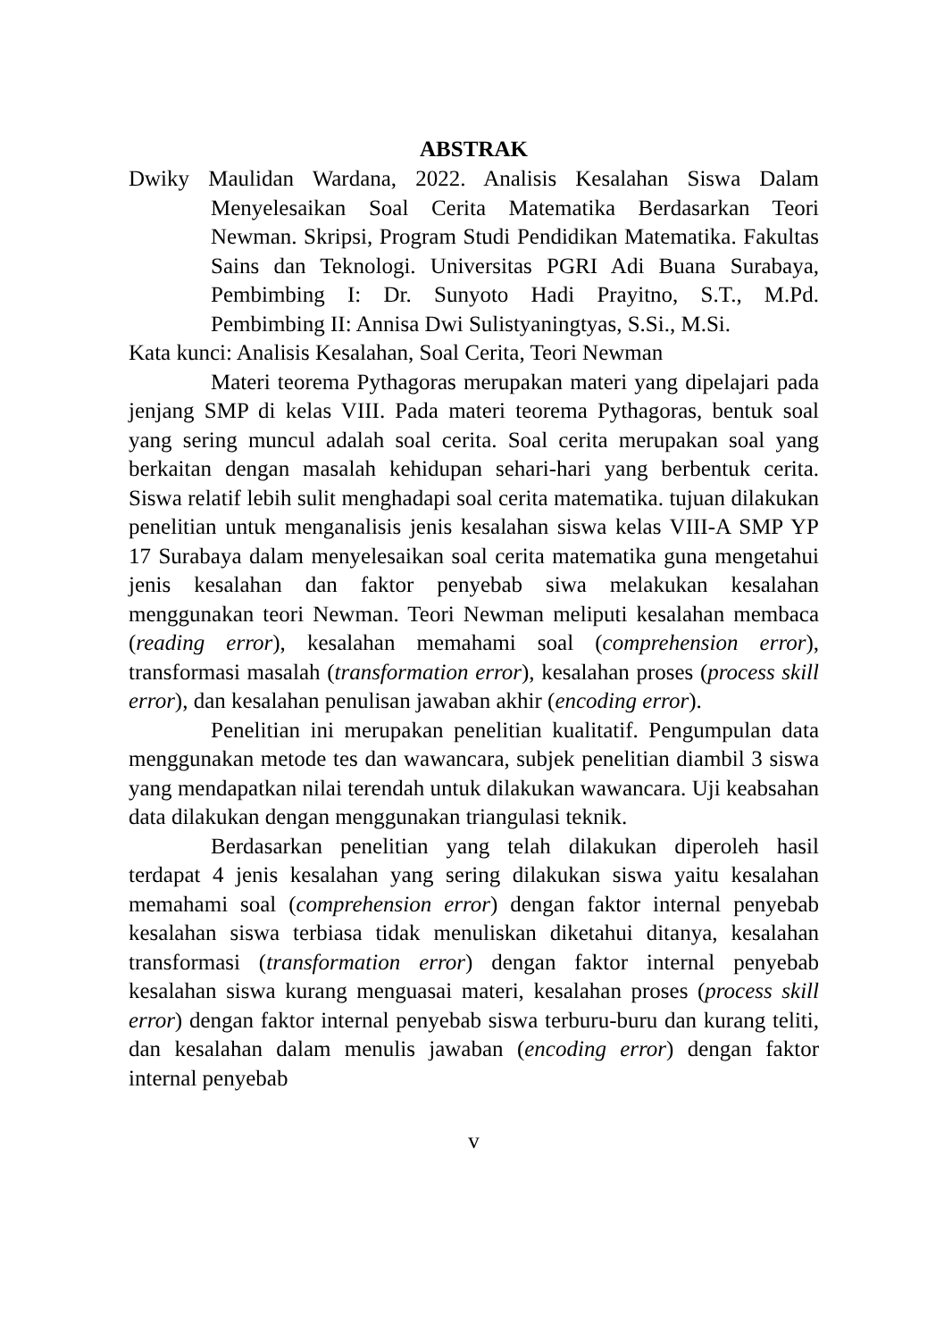ABSTRAK
Dwiky Maulidan Wardana, 2022. Analisis Kesalahan Siswa Dalam Menyelesaikan Soal Cerita Matematika Berdasarkan Teori Newman. Skripsi, Program Studi Pendidikan Matematika. Fakultas Sains dan Teknologi. Universitas PGRI Adi Buana Surabaya, Pembimbing I: Dr. Sunyoto Hadi Prayitno, S.T., M.Pd. Pembimbing II: Annisa Dwi Sulistyaningtyas, S.Si., M.Si.
Kata kunci: Analisis Kesalahan, Soal Cerita, Teori Newman
Materi teorema Pythagoras merupakan materi yang dipelajari pada jenjang SMP di kelas VIII. Pada materi teorema Pythagoras, bentuk soal yang sering muncul adalah soal cerita. Soal cerita merupakan soal yang berkaitan dengan masalah kehidupan sehari-hari yang berbentuk cerita. Siswa relatif lebih sulit menghadapi soal cerita matematika. tujuan dilakukan penelitian untuk menganalisis jenis kesalahan siswa kelas VIII-A SMP YP 17 Surabaya dalam menyelesaikan soal cerita matematika guna mengetahui jenis kesalahan dan faktor penyebab siwa melakukan kesalahan menggunakan teori Newman. Teori Newman meliputi kesalahan membaca (reading error), kesalahan memahami soal (comprehension error), transformasi masalah (transformation error), kesalahan proses (process skill error), dan kesalahan penulisan jawaban akhir (encoding error).
Penelitian ini merupakan penelitian kualitatif. Pengumpulan data menggunakan metode tes dan wawancara, subjek penelitian diambil 3 siswa yang mendapatkan nilai terendah untuk dilakukan wawancara. Uji keabsahan data dilakukan dengan menggunakan triangulasi teknik.
Berdasarkan penelitian yang telah dilakukan diperoleh hasil terdapat 4 jenis kesalahan yang sering dilakukan siswa yaitu kesalahan memahami soal (comprehension error) dengan faktor internal penyebab kesalahan siswa terbiasa tidak menuliskan diketahui ditanya, kesalahan transformasi (transformation error) dengan faktor internal penyebab kesalahan siswa kurang menguasai materi, kesalahan proses (process skill error) dengan faktor internal penyebab siswa terburu-buru dan kurang teliti, dan kesalahan dalam menulis jawaban (encoding error) dengan faktor internal penyebab
v